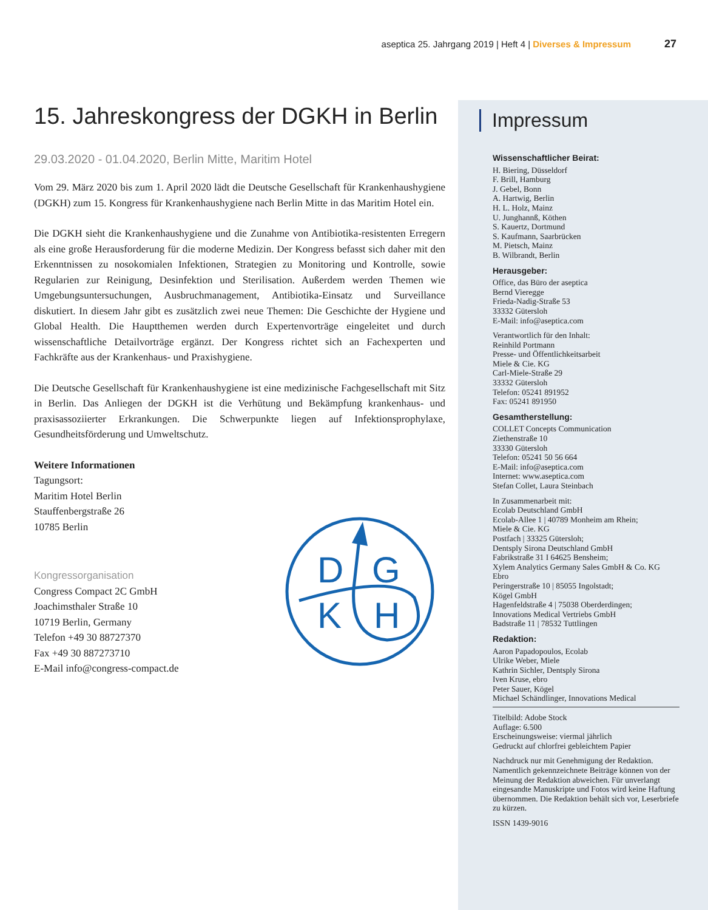aseptica 25. Jahrgang 2019 | Heft 4 | Diverses & Impressum 27
15. Jahreskongress der DGKH in Berlin
29.03.2020 - 01.04.2020, Berlin Mitte, Maritim Hotel
Vom 29. März 2020 bis zum 1. April 2020 lädt die Deutsche Gesellschaft für Krankenhaushygiene (DGKH) zum 15. Kongress für Krankenhaushygiene nach Berlin Mitte in das Maritim Hotel ein.
Die DGKH sieht die Krankenhaushygiene und die Zunahme von Antibiotika-resistenten Erregern als eine große Herausforderung für die moderne Medizin. Der Kongress befasst sich daher mit den Erkenntnissen zu nosokomialen Infektionen, Strategien zu Monitoring und Kontrolle, sowie Regularien zur Reinigung, Desinfektion und Sterilisation. Außerdem werden Themen wie Umgebungsuntersuchungen, Ausbruchmanagement, Antibiotika-Einsatz und Surveillance diskutiert. In diesem Jahr gibt es zusätzlich zwei neue Themen: Die Geschichte der Hygiene und Global Health. Die Hauptthemen werden durch Expertenvorträge eingeleitet und durch wissenschaftliche Detailvorträge ergänzt. Der Kongress richtet sich an Fachexperten und Fachkräfte aus der Krankenhaus- und Praxishygiene.
Die Deutsche Gesellschaft für Krankenhaushygiene ist eine medizinische Fachgesellschaft mit Sitz in Berlin. Das Anliegen der DGKH ist die Verhütung und Bekämpfung krankenhaus- und praxisassoziierter Erkrankungen. Die Schwerpunkte liegen auf Infektionsprophylaxe, Gesundheitsförderung und Umweltschutz.
Weitere Informationen
Tagungsort:
Maritim Hotel Berlin
Stauffenbergstraße 26
10785 Berlin
Kongressorganisation
Congress Compact 2C GmbH
Joachimsthaler Straße 10
10719 Berlin, Germany
Telefon +49 30 88727370
Fax +49 30 887273710
E-Mail info@congress-compact.de
D
G
K
H
Impressum
Wissenschaftlicher Beirat:
H. Biering, Düsseldorf
F. Brill, Hamburg
J. Gebel, Bonn
A. Hartwig, Berlin
H. L. Holz, Mainz
U. Junghannß, Köthen
S. Kauertz, Dortmund
S. Kaufmann, Saarbrücken
M. Pietsch, Mainz
B. Wilbrandt, Berlin
Herausgeber:
Office, das Büro der aseptica
Bernd Vieregge
Frieda-Nadig-Straße 53
33332 Gütersloh
E-Mail: info@aseptica.com
Verantwortlich für den Inhalt:
Reinhild Portmann
Presse- und Öffentlichkeitsarbeit
Miele & Cie. KG
Carl-Miele-Straße 29
33332 Gütersloh
Telefon: 05241 891952
Fax: 05241 891950
Gesamtherstellung:
COLLET Concepts Communication
Ziethenstraße 10
33330 Gütersloh
Telefon: 05241 50 56 664
E-Mail: info@aseptica.com
Internet: www.aseptica.com
Stefan Collet, Laura Steinbach
In Zusammenarbeit mit:
Ecolab Deutschland GmbH
Ecolab-Allee 1 | 40789 Monheim am Rhein;
Miele & Cie. KG
Postfach | 33325 Gütersloh;
Dentsply Sirona Deutschland GmbH
Fabrikstraße 31 I 64625 Bensheim;
Xylem Analytics Germany Sales GmbH & Co. KG
Ebro
Peringerstraße 10 | 85055 Ingolstadt;
Kögel GmbH
Hagenfeldstraße 4 | 75038 Oberderdingen;
Innovations Medical Vertriebs GmbH
Badstraße 11 | 78532 Tuttlingen
Redaktion:
Aaron Papadopoulos, Ecolab
Ulrike Weber, Miele
Kathrin Sichler, Dentsply Sirona
Iven Kruse, ebro
Peter Sauer, Kögel
Michael Schändlinger, Innovations Medical
Titelbild: Adobe Stock
Auflage: 6.500
Erscheinungsweise: viermal jährlich
Gedruckt auf chlorfrei gebleichtem Papier
Nachdruck nur mit Genehmigung der Redaktion. Namentlich gekennzeichnete Beiträge können von der Meinung der Redaktion abweichen. Für unverlangt eingesandte Manuskripte und Fotos wird keine Haftung übernommen. Die Redaktion behält sich vor, Leserbriefe zu kürzen.
ISSN 1439-9016